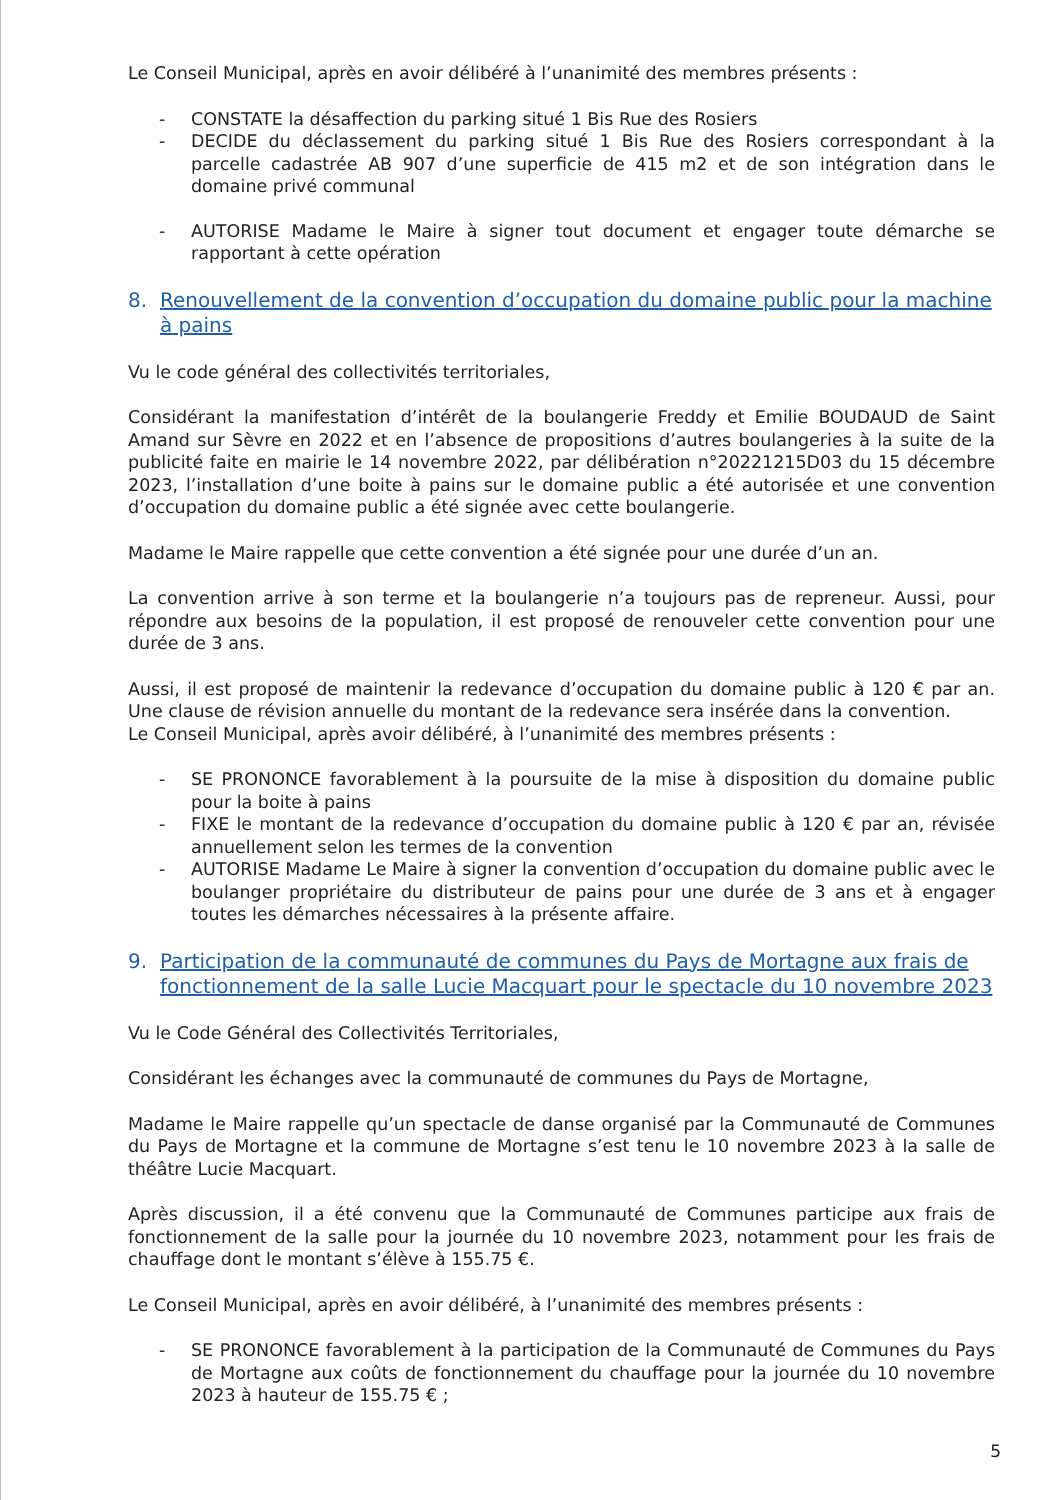Le Conseil Municipal, après en avoir délibéré à l’unanimité des membres présents :
- CONSTATE la désaffection du parking situé 1 Bis Rue des Rosiers
- DECIDE du déclassement du parking situé 1 Bis Rue des Rosiers correspondant à la parcelle cadastrée AB 907 d’une superficie de 415 m2 et de son intégration dans le domaine privé communal
- AUTORISE Madame le Maire à signer tout document et engager toute démarche se rapportant à cette opération
8. Renouvellement de la convention d’occupation du domaine public pour la machine à pains
Vu le code général des collectivités territoriales,
Considérant la manifestation d’intérêt de la boulangerie Freddy et Emilie BOUDAUD de Saint Amand sur Sèvre en 2022 et en l’absence de propositions d’autres boulangeries à la suite de la publicité faite en mairie le 14 novembre 2022, par délibération n°20221215D03 du 15 décembre 2023, l’installation d’une boite à pains sur le domaine public a été autorisée et une convention d’occupation du domaine public a été signée avec cette boulangerie.
Madame le Maire rappelle que cette convention a été signée pour une durée d’un an.
La convention arrive à son terme et la boulangerie n’a toujours pas de repreneur. Aussi, pour répondre aux besoins de la population, il est proposé de renouveler cette convention pour une durée de 3 ans.
Aussi, il est proposé de maintenir la redevance d’occupation du domaine public à 120 € par an. Une clause de révision annuelle du montant de la redevance sera insérée dans la convention.
Le Conseil Municipal, après avoir délibéré, à l’unanimité des membres présents :
- SE PRONONCE favorablement à la poursuite de la mise à disposition du domaine public pour la boite à pains
- FIXE le montant de la redevance d’occupation du domaine public à 120 € par an, révisée annuellement selon les termes de la convention
- AUTORISE Madame Le Maire à signer la convention d’occupation du domaine public avec le boulanger propriétaire du distributeur de pains pour une durée de 3 ans et à engager toutes les démarches nécessaires à la présente affaire.
9. Participation de la communauté de communes du Pays de Mortagne aux frais de fonctionnement de la salle Lucie Macquart pour le spectacle du 10 novembre 2023
Vu le Code Général des Collectivités Territoriales,
Considérant les échanges avec la communauté de communes du Pays de Mortagne,
Madame le Maire rappelle qu’un spectacle de danse organisé par la Communauté de Communes du Pays de Mortagne et la commune de Mortagne s’est tenu le 10 novembre 2023 à la salle de théâtre Lucie Macquart.
Après discussion, il a été convenu que la Communauté de Communes participe aux frais de fonctionnement de la salle pour la journée du 10 novembre 2023, notamment pour les frais de chauffage dont le montant s’élève à 155.75 €.
Le Conseil Municipal, après en avoir délibéré, à l’unanimité des membres présents :
- SE PRONONCE favorablement à la participation de la Communauté de Communes du Pays de Mortagne aux coûts de fonctionnement du chauffage pour la journée du 10 novembre 2023 à hauteur de 155.75 € ;
5